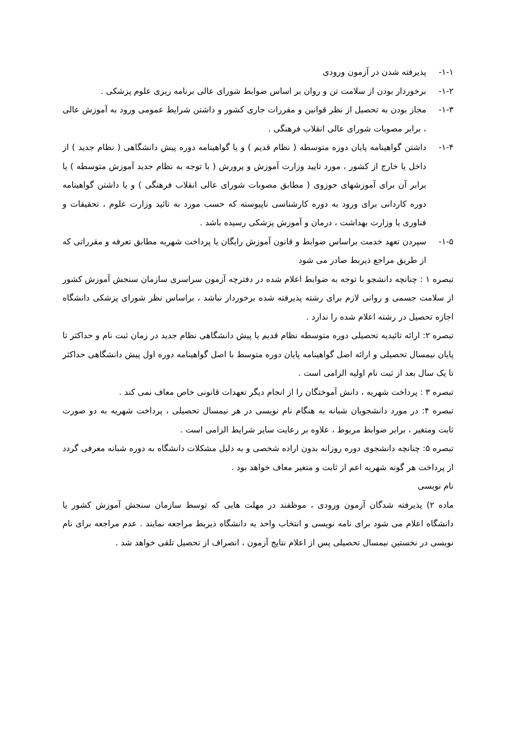۱-۱- پذیرفته شدن در آزمون ورودی
۱-۲- برخوردار بودن از سلامت تن و روان بر اساس ضوابط شورای عالی برنامه ریزی علوم پزشکی .
۱-۳- مجاز بودن به تحصیل از نظر قوانین و مقررات جاری کشور و داشتن شرایط عمومی ورود به آموزش عالی ، برابر مصوبات شورای عالی انقلاب فرهنگی .
۱-۴- داشتن گواهینامه پایان دوره متوسطه ( نظام قدیم ) و یا گواهینامه دوره پیش دانشگاهی ( نظام جدید ) از داخل یا خارج از کشور ، مورد تایید وزارت آموزش و پرورش ( با توجه به نظام جدید آموزش متوسطه ) یا برابر آن برای آموزشهای حوزوی ( مطابق مصوبات شورای عالی انقلاب فرهنگی ) و یا داشتن گواهینامه دوره کاردانی برای ورود به دوره کارشناسی ناپیوسته که حسب مورد به تائید وزارت علوم ، تحقیقات و فناوری یا وزارت بهداشت ، درمان و آموزش پزشکی رسیده باشد .
۱-۵- سپردن تعهد خدمت براساس ضوابط و قانون آموزش رایگان یا پرداخت شهریه مطابق تعرفه و مقرراتی که از طریق مراجع ذیربط صادر می شود
تبصره ۱ : چنانچه دانشجو با توجه به ضوابط اعلام شده در دفترچه آزمون سراسری سازمان سنجش آموزش کشور از سلامت جسمی و روانی لازم برای رشته پذیرفته شده برخوردار نباشد ، براساس نظر شورای پزشکی دانشگاه اجازه تحصیل در رشته اعلام شده را ندارد .
تبصره ۲: ارائه تائیدیه تحصیلی دوره متوسطه نظام قدیم یا پیش دانشگاهی نظام جدید در زمان ثبت نام و حداکثر تا پایان نیمسال تحصیلی و ارائه اصل گواهینامه پایان دوره متوسط با اصل گواهینامه دوره اول پیش دانشگاهی حداکثر تا یک سال بعد از ثبت نام اولیه الزامی است .
تبصره ۳ : پرداخت شهریه ، دانش آموختگان را از انجام دیگر تعهدات قانونی خاص معاف نمی کند .
تبصره ۴: در مورد دانشجویان شبانه به هنگام نام نویسی در هر نیمسال تحصیلی ، پرداخت شهریه به دو صورت ثابت ومتغیر ، برابر ضوابط مربوط ، علاوه بر رعایت سایر شرایط الزامی است .
تبصره ۵: چنانچه دانشجوی دوره روزانه بدون اراده شخصی و به دلیل مشکلات دانشگاه به دوره شبانه معرفی گردد از پرداخت هر گونه شهریه اعم از ثابت و متغیر معاف خواهد بود .
نام نویسی
ماده ۲) پذیرفته شدگان آزمون ورودی ، موظفند در مهلت هایی که توسط سازمان سنجش آموزش کشور یا دانشگاه اعلام می شود برای نامه نویسی و انتخاب واحد به دانشگاه ذیربط مراجعه نمایند . عدم مراجعه برای نام نویسی در نخستین نیمسال تحصیلی پس از اعلام نتایج آزمون ، انصراف از تحصیل تلقی خواهد شد .